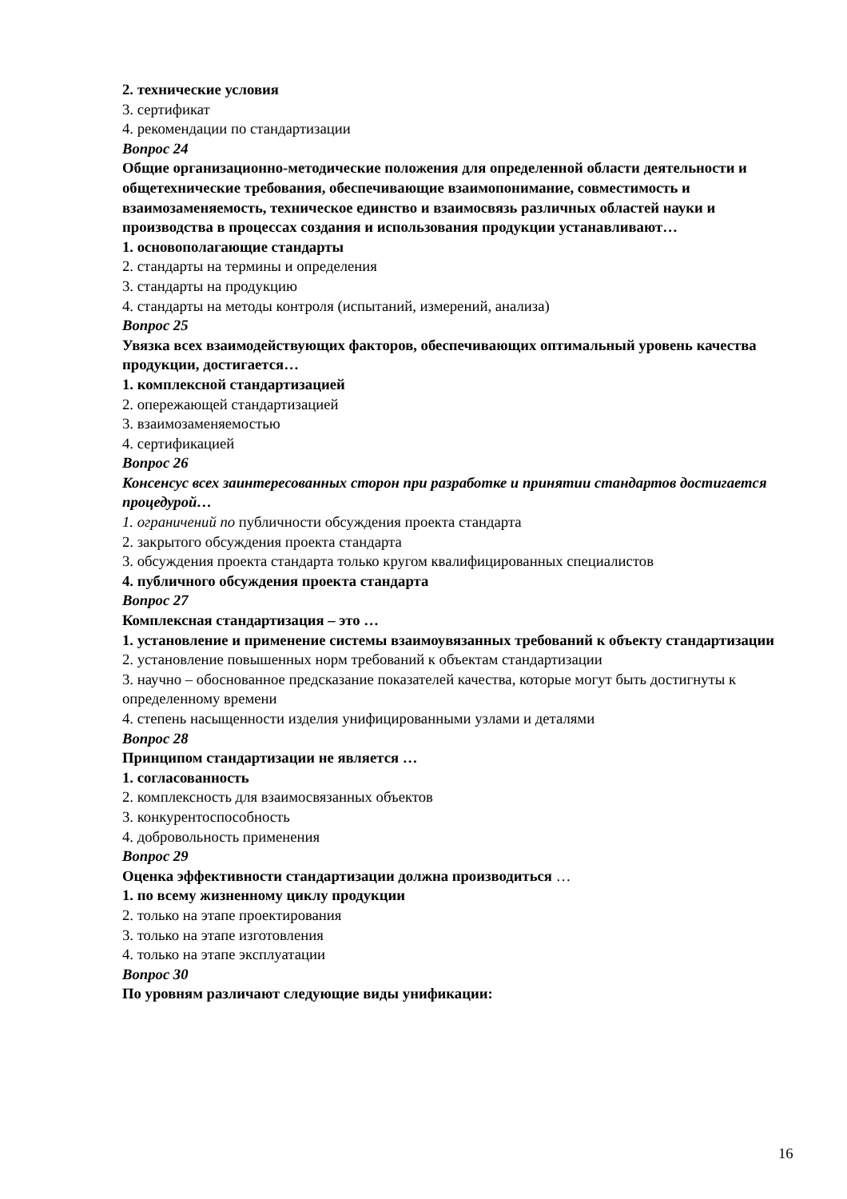2. технические условия
3. сертификат
4. рекомендации по стандартизации
Вопрос 24
Общие организационно-методические положения для определенной области деятельности и общетехнические требования, обеспечивающие взаимопонимание, совместимость и взаимозаменяемость, техническое единство и взаимосвязь различных областей науки и производства в процессах создания и использования продукции устанавливают…
1. основополагающие стандарты
2. стандарты на термины и определения
3. стандарты на продукцию
4. стандарты на методы контроля (испытаний, измерений, анализа)
Вопрос 25
Увязка всех взаимодействующих факторов, обеспечивающих оптимальный уровень качества
продукции, достигается…
1. комплексной стандартизацией
2. опережающей стандартизацией
3. взаимозаменяемостью
4. сертификацией
Вопрос 26
Консенсус всех заинтересованных сторон при разработке и принятии стандартов достигается
процедурой…
1. ограничений по публичности обсуждения проекта стандарта
2. закрытого обсуждения проекта стандарта
3. обсуждения проекта стандарта только кругом квалифицированных специалистов
4. публичного обсуждения проекта стандарта
Вопрос 27
Комплексная стандартизация – это …
1. установление и применение системы взаимоувязанных требований к объекту стандартизации
2. установление повышенных норм требований к объектам стандартизации
3. научно – обоснованное предсказание показателей качества, которые могут быть достигнуты к
определенному времени
4. степень насыщенности изделия унифицированными узлами и деталями
Вопрос 28
Принципом стандартизации не является …
1. согласованность
2. комплексность для взаимосвязанных объектов
3. конкурентоспособность
4. добровольность применения
Вопрос 29
Оценка эффективности стандартизации должна производиться …
1. по всему жизненному циклу продукции
2. только на этапе проектирования
3. только на этапе изготовления
4. только на этапе эксплуатации
Вопрос 30
По уровням различают следующие виды унификации:
16